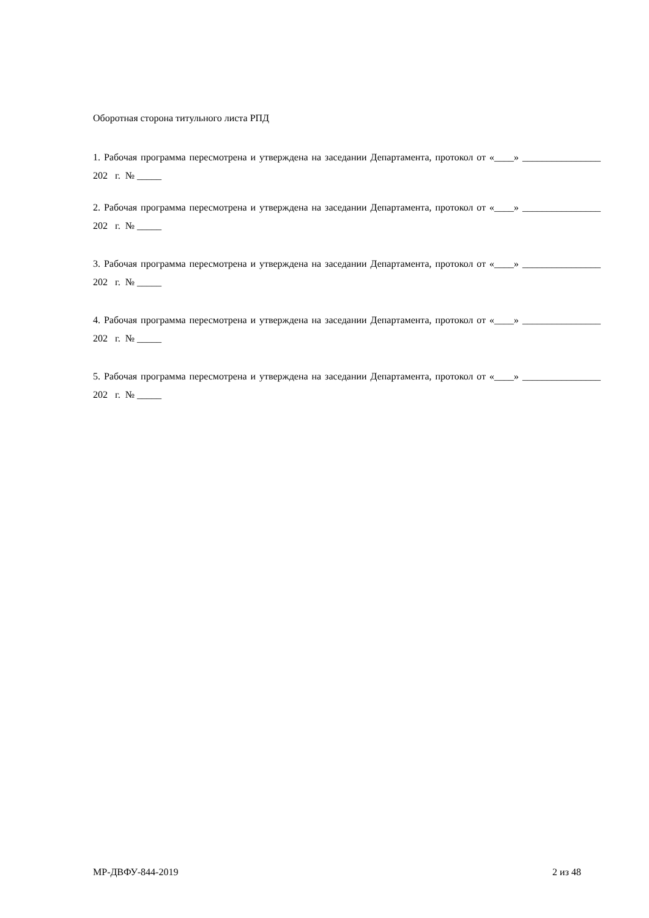Оборотная сторона титульного листа РПД
1. Рабочая программа пересмотрена и утверждена на заседании Департамента, протокол от «____» ________________ 202 г. № _____
2. Рабочая программа пересмотрена и утверждена на заседании Департамента, протокол от «____» ________________ 202 г. № _____
3. Рабочая программа пересмотрена и утверждена на заседании Департамента, протокол от «____» ________________ 202 г. № _____
4. Рабочая программа пересмотрена и утверждена на заседании Департамента, протокол от «____» ________________ 202 г. № _____
5. Рабочая программа пересмотрена и утверждена на заседании Департамента, протокол от «____» ________________ 202 г. № _____
МР-ДВФУ-844-2019 2 из 48